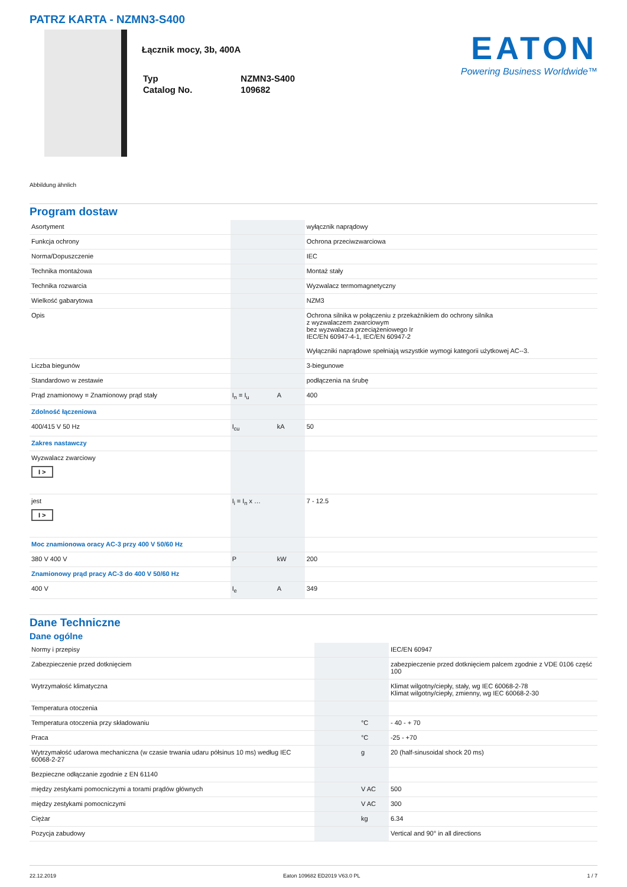PATRZ KARTA - NZMN3-S400
Łącznik mocy, 3b, 400A
| Typ | NZMN3-S400 |
| Catalog No. | 109682 |
EATON
Powering Business Worldwide™
Abbildung ähnlich
Program dostaw
| Asortyment | | | wyłącznik naprądowy |
| Funkcja ochrony | | | Ochrona przeciwzwarciowa |
| Norma/Dopuszczenie | | | IEC |
| Technika montażowa | | | Montaż stały |
| Technika rozwarcia | | | Wyzwalacz termomagnetyczny |
| Wielkość gabarytowa | | | NZM3 |
| Opis | | | Ochrona silnika w połączeniu z przekaźnikiem do ochrony silnika z wyzwalaczem zwarciowym bez wyzwalacza przeciążeniowego Ir IEC/EN 60947-4-1, IEC/EN 60947-2 Wyłączniki naprądowe spełniają wszystkie wymogi kategorii użytkowej AC--3. |
| Liczba biegunów | | | 3-biegunowe |
| Standardowo w zestawie | | | podłączenia na śrubę |
| Prąd znamionowy = Znamionowy prąd stały | I<sub>n</sub> = I<sub>u</sub> | A | 400 |
| Zdolność łączeniowa | | | |
| 400/415 V 50 Hz | I<sub>cu</sub> | kA | 50 |
| Zakres nastawczy | | | |
| Wyzwalacz zwarciowy I > | | | |
| jest I > | I<sub>i</sub> = I<sub>n</sub> x … | | 7 - 12.5 |
| Moc znamionowa oracy AC-3 przy 400 V 50/60 Hz | | | |
| 380 V 400 V | P | kW | 200 |
| Znamionowy prąd pracy AC-3 do 400 V 50/60 Hz | | | |
| 400 V | I<sub>e</sub> | A | 349 |
Dane Techniczne
Dane ogólne
| Normy i przepisy | | | IEC/EN 60947 |
| Zabezpieczenie przed dotknięciem | | | zabezpieczenie przed dotknięciem palcem zgodnie z VDE 0106 część 100 |
| Wytrzymałość klimatyczna | | | Klimat wilgotny/ciepły, stały, wg IEC 60068-2-78 Klimat wilgotny/ciepły, zmienny, wg IEC 60068-2-30 |
| Temperatura otoczenia | | | |
| Temperatura otoczenia przy składowaniu | | °C | - 40 - + 70 |
| Praca | | °C | -25 - +70 |
| Wytrzymałość udarowa mechaniczna (w czasie trwania udaru półsinus 10 ms) według IEC 60068-2-27 | | g | 20 (half-sinusoidal shock 20 ms) |
| Bezpieczne odłączanie zgodnie z EN 61140 | | | |
| między zestykami pomocniczymi a torami prądów głównych | | V AC | 500 |
| między zestykami pomocniczymi | | V AC | 300 |
| Ciężar | | kg | 6.34 |
| Pozycja zabudowy | | | Vertical and 90° in all directions |
22.12.2019 Eaton 109682 ED2019 V63.0 PL 1 / 7